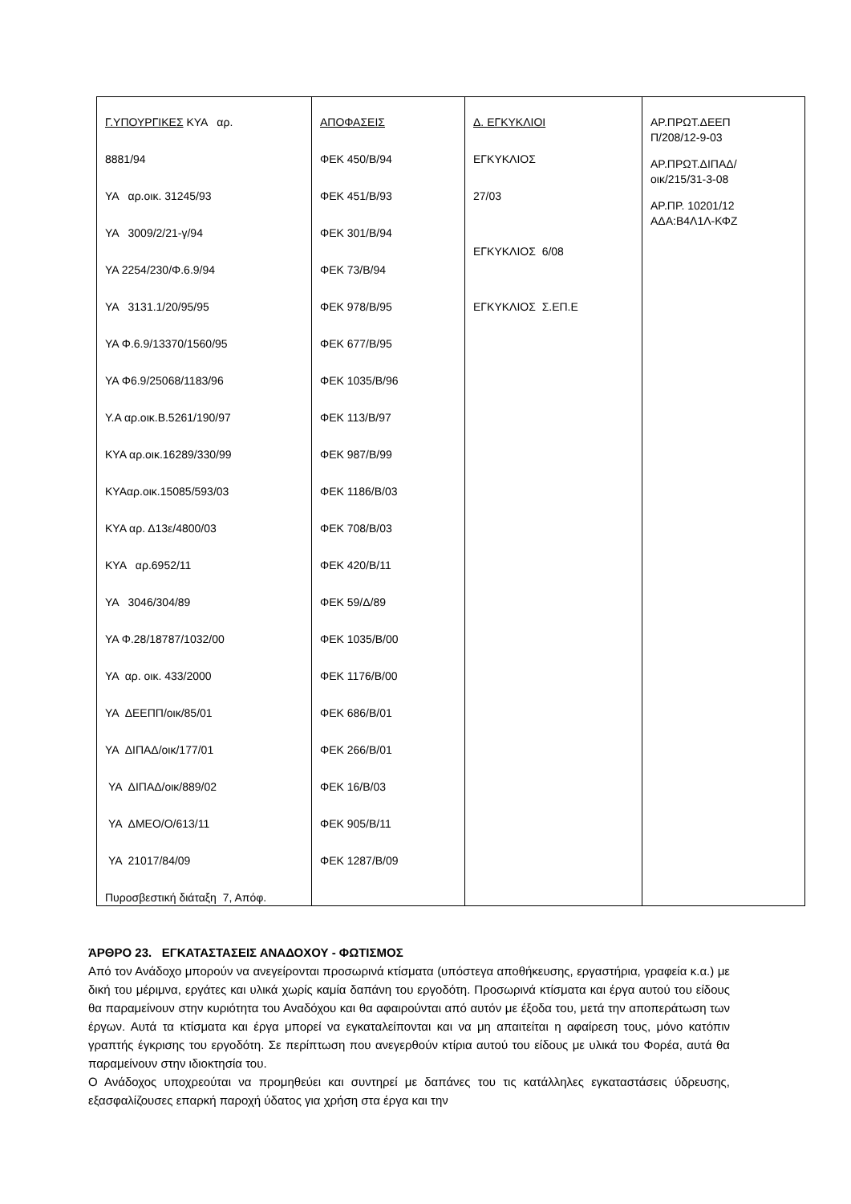| Γ.ΥΠΟΥΡΓΙΚΕΣ ΚΥΑ αρ. 8881/94 ΥΑ αρ.οικ. 31245/93 ΥΑ 3009/2/21-γ/94 ΥΑ 2254/230/Φ.6.9/94 ΥΑ 3131.1/20/95/95 ΥΑ Φ.6.9/13370/1560/95 ΥΑ Φ6.9/25068/1183/96 Υ.Α αρ.οικ.Β.5261/190/97 ΚΥΑ αρ.οικ.16289/330/99 ΚΥΑαρ.οικ.15085/593/03 ΚΥΑ αρ. Δ13ε/4800/03 ΚΥΑ αρ.6952/11 ΥΑ 3046/304/89 ΥΑ Φ.28/18787/1032/00 ΥΑ αρ. οικ. 433/2000 ΥΑ ΔΕΕΠΠ/οικ/85/01 ΥΑ ΔΙΠΑΔ/οικ/177/01 ΥΑ ΔΙΠΑΔ/οικ/889/02 ΥΑ ΔΜΕΟ/Ο/613/11 ΥΑ 21017/84/09 Πυροσβεστική διάταξη 7, Απόφ. | ΑΠΟΦΑΣΕΙΣ ΦΕΚ 450/Β/94 ΦΕΚ 451/Β/93 ΦΕΚ 301/Β/94 ΦΕΚ 73/Β/94 ΦΕΚ 978/Β/95 ΦΕΚ 677/Β/95 ΦΕΚ 1035/Β/96 ΦΕΚ 113/Β/97 ΦΕΚ 987/Β/99 ΦΕΚ 1186/Β/03 ΦΕΚ 708/Β/03 ΦΕΚ 420/Β/11 ΦΕΚ 59/Δ/89 ΦΕΚ 1035/Β/00 ΦΕΚ 1176/Β/00 ΦΕΚ 686/Β/01 ΦΕΚ 266/Β/01 ΦΕΚ 16/Β/03 ΦΕΚ 905/Β/11 ΦΕΚ 1287/Β/09 | Δ. ΕΓΚΥΚΛΙΟΙ ΕΓΚΥΚΛΙΟΣ 27/03 ΕΓΚΥΚΛΙΟΣ 6/08 ΕΓΚΥΚΛΙΟΣ Σ.ΕΠ.Ε | ΑΡ.ΠΡΩΤ.ΔΕΕΠ Π/208/12-9-03 ΑΡ.ΠΡΩΤ.ΔΙΠΑΔ/ οικ/215/31-3-08 ΑΡ.ΠΡ. 10201/12 ΑΔΑ:Β4Λ1Λ-ΚΦΖ |
ΆΡΘΡΟ 23. ΕΓΚΑΤΑΣΤΑΣΕΙΣ ΑΝΑΔΟΧΟΥ - ΦΩΤΙΣΜΟΣ
Από τον Ανάδοχο μπορούν να ανεγείρονται προσωρινά κτίσματα (υπόστεγα αποθήκευσης, εργαστήρια, γραφεία κ.α.) με δική του μέριμνα, εργάτες και υλικά χωρίς καμία δαπάνη του εργοδότη. Προσωρινά κτίσματα και έργα αυτού του είδους θα παραμείνουν στην κυριότητα του Αναδόχου και θα αφαιρούνται από αυτόν με έξοδα του, μετά την αποπεράτωση των έργων. Αυτά τα κτίσματα και έργα μπορεί να εγκαταλείπονται και να μη απαιτείται η αφαίρεση τους, μόνο κατόπιν γραπτής έγκρισης του εργοδότη. Σε περίπτωση που ανεγερθούν κτίρια αυτού του είδους με υλικά του Φορέα, αυτά θα παραμείνουν στην ιδιοκτησία του.
Ο Ανάδοχος υποχρεούται να προμηθεύει και συντηρεί με δαπάνες του τις κατάλληλες εγκαταστάσεις ύδρευσης, εξασφαλίζουσες επαρκή παροχή ύδατος για χρήση στα έργα και την